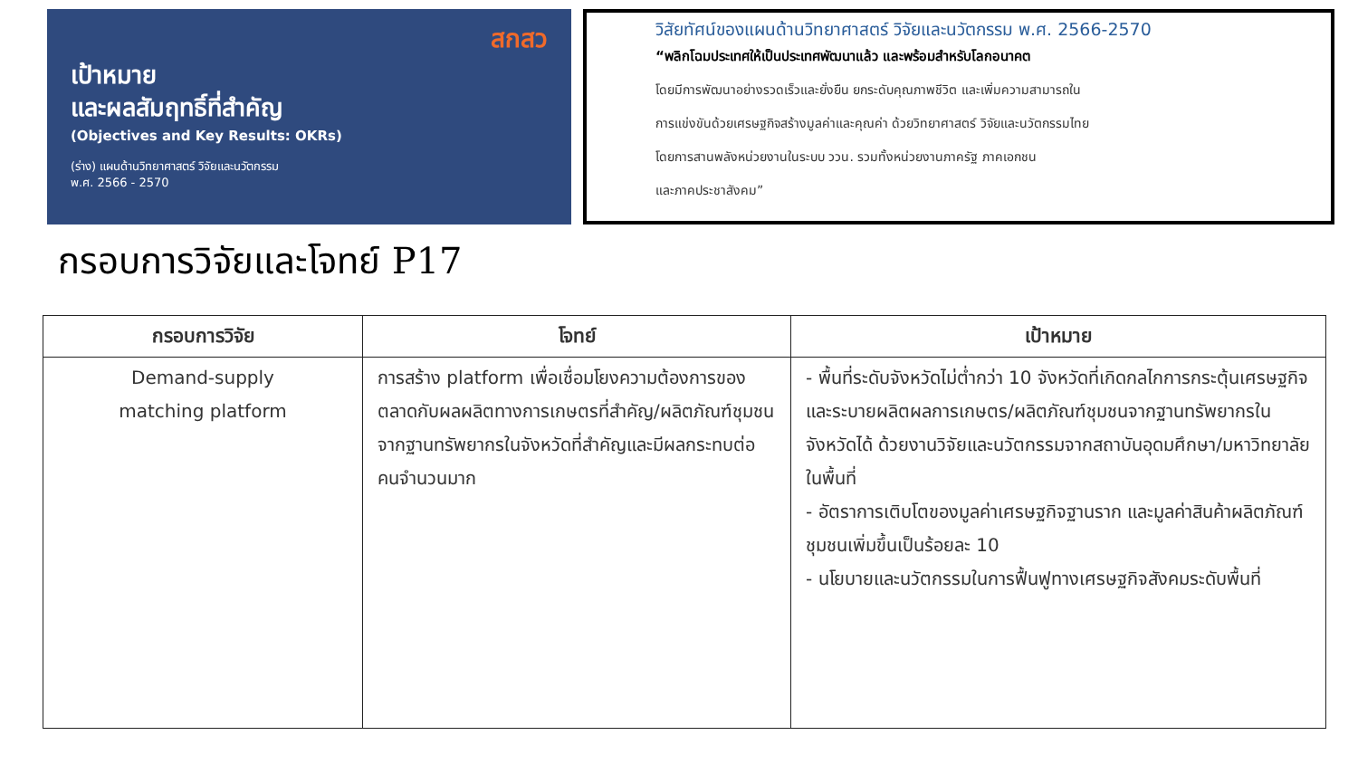สกสว
เป้าหมาย
และผลสัมฤทธิ์ที่สำคัญ
(Objectives and Key Results: OKRs)
(ร่าง) แผนด้านวิทยาศาสตร์ วิจัยและนวัตกรรม
พ.ศ. 2566 - 2570
วิสัยทัศน์ของแผนด้านวิทยาศาสตร์ วิจัยและนวัตกรรม พ.ศ. 2566-2570
“พลิกโฉมประเทศให้เป็นประเทศพัฒนาแล้ว และพร้อมสำหรับโลกอนาคต
โดยมีการพัฒนาอย่างรวดเร็วและยั่งยืน ยกระดับคุณภาพชีวิต และเพิ่มความสามารถใน
การแข่งขันด้วยเศรษฐกิจสร้างมูลค่าและคุณค่า ด้วยวิทยาศาสตร์ วิจัยและนวัตกรรมไทย
โดยการสานพลังหน่วยงานในระบบ ววน. รวมทั้งหน่วยงานภาครัฐ ภาคเอกชน
และภาคประชาสังคม”
กรอบการวิจัยและโจทย์ P17
| กรอบการวิจัย | โจทย์ | เป้าหมาย |
| --- | --- | --- |
| Demand-supply matching platform | การสร้าง platform เพื่อเชื่อมโยงความต้องการของตลาดกับผลผลิตทางการเกษตรที่สำคัญ/ผลิตภัณฑ์ชุมชนจากฐานทรัพยากรในจังหวัดที่สำคัญและมีผลกระทบต่อคนจำนวนมาก | - พื้นที่ระดับจังหวัดไม่ต่ำกว่า 10 จังหวัดที่เกิดกลไกการกระตุ้นเศรษฐกิจและระบายผลิตผลการเกษตร/ผลิตภัณฑ์ชุมชนจากฐานทรัพยากรในจังหวัดได้ ด้วยงานวิจัยและนวัตกรรมจากสถาบันอุดมศึกษา/มหาวิทยาลัยในพื้นที่ - อัตราการเติบโตของมูลค่าเศรษฐกิจฐานราก และมูลค่าสินค้าผลิตภัณฑ์ชุมชนเพิ่มขึ้นเป็นร้อยละ 10 - นโยบายและนวัตกรรมในการฟื้นฟูทางเศรษฐกิจสังคมระดับพื้นที่ |